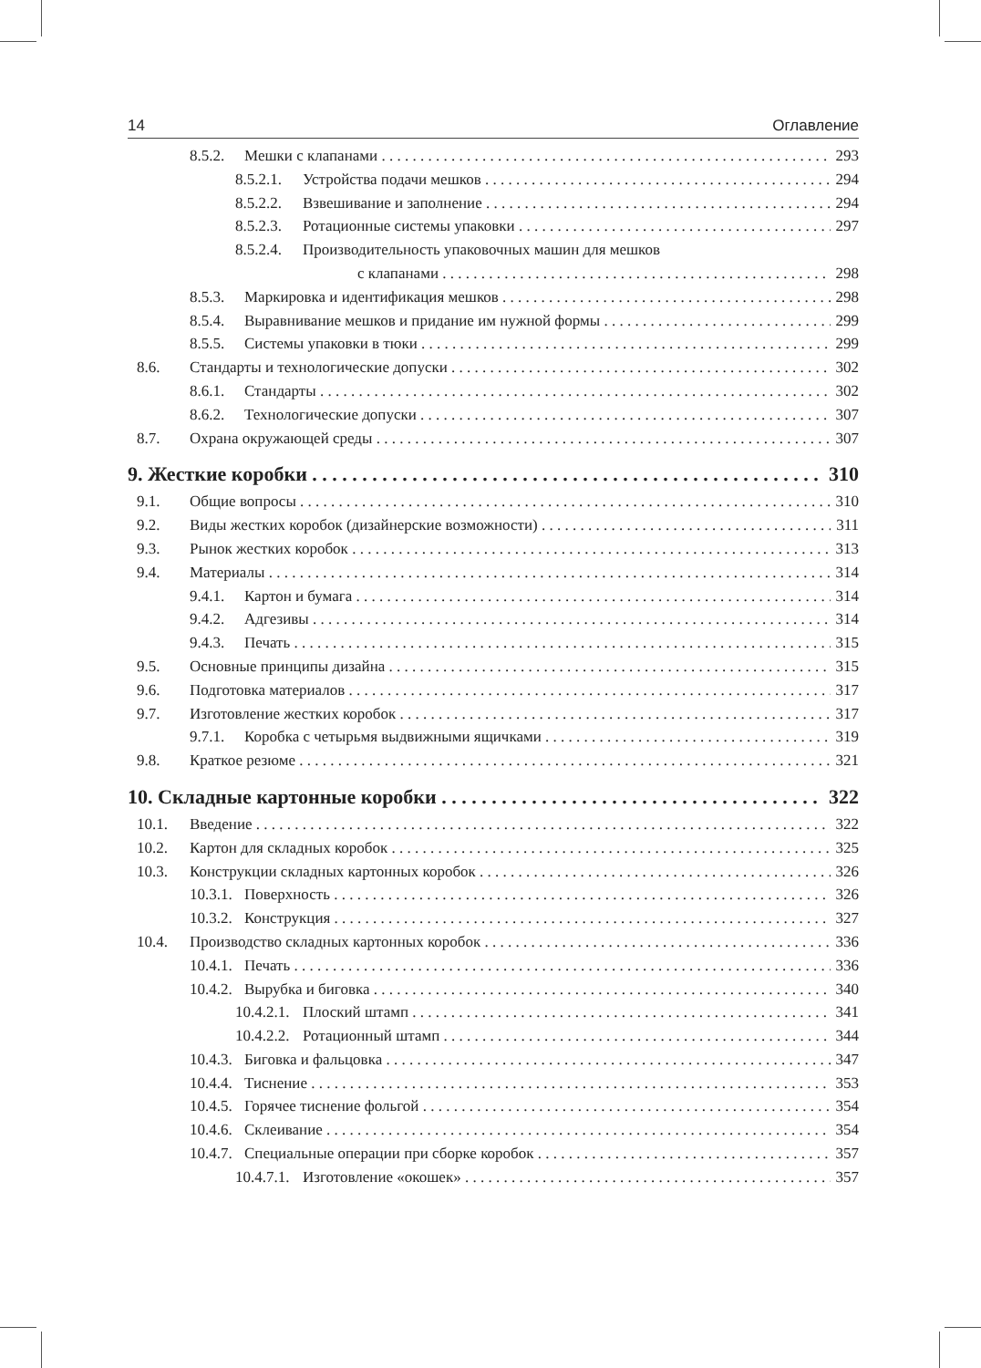14 Оглавление
8.5.2. Мешки с клапанами 293
8.5.2.1. Устройства подачи мешков 294
8.5.2.2. Взвешивание и заполнение 294
8.5.2.3. Ротационные системы упаковки 297
8.5.2.4. Производительность упаковочных машин для мешков
с клапанами 298
8.5.3. Маркировка и идентификация мешков 298
8.5.4. Выравнивание мешков и придание им нужной формы 299
8.5.5. Системы упаковки в тюки 299
8.6. Стандарты и технологические допуски 302
8.6.1. Стандарты 302
8.6.2. Технологические допуски 307
8.7. Охрана окружающей среды 307
9. Жесткие коробки 310
9.1. Общие вопросы 310
9.2. Виды жестких коробок (дизайнерские возможности) 311
9.3. Рынок жестких коробок 313
9.4. Материалы 314
9.4.1. Картон и бумага 314
9.4.2. Адгезивы 314
9.4.3. Печать 315
9.5. Основные принципы дизайна 315
9.6. Подготовка материалов 317
9.7. Изготовление жестких коробок 317
9.7.1. Коробка с четырьмя выдвижными ящичками 319
9.8. Краткое резюме 321
10. Складные картонные коробки 322
10.1. Введение 322
10.2. Картон для складных коробок 325
10.3. Конструкции складных картонных коробок 326
10.3.1. Поверхность 326
10.3.2. Конструкция 327
10.4. Производство складных картонных коробок 336
10.4.1. Печать 336
10.4.2. Вырубка и биговка 340
10.4.2.1. Плоский штамп 341
10.4.2.2. Ротационный штамп 344
10.4.3. Биговка и фальцовка 347
10.4.4. Тиснение 353
10.4.5. Горячее тиснение фольгой 354
10.4.6. Склеивание 354
10.4.7. Специальные операции при сборке коробок 357
10.4.7.1. Изготовление «окошек» 357